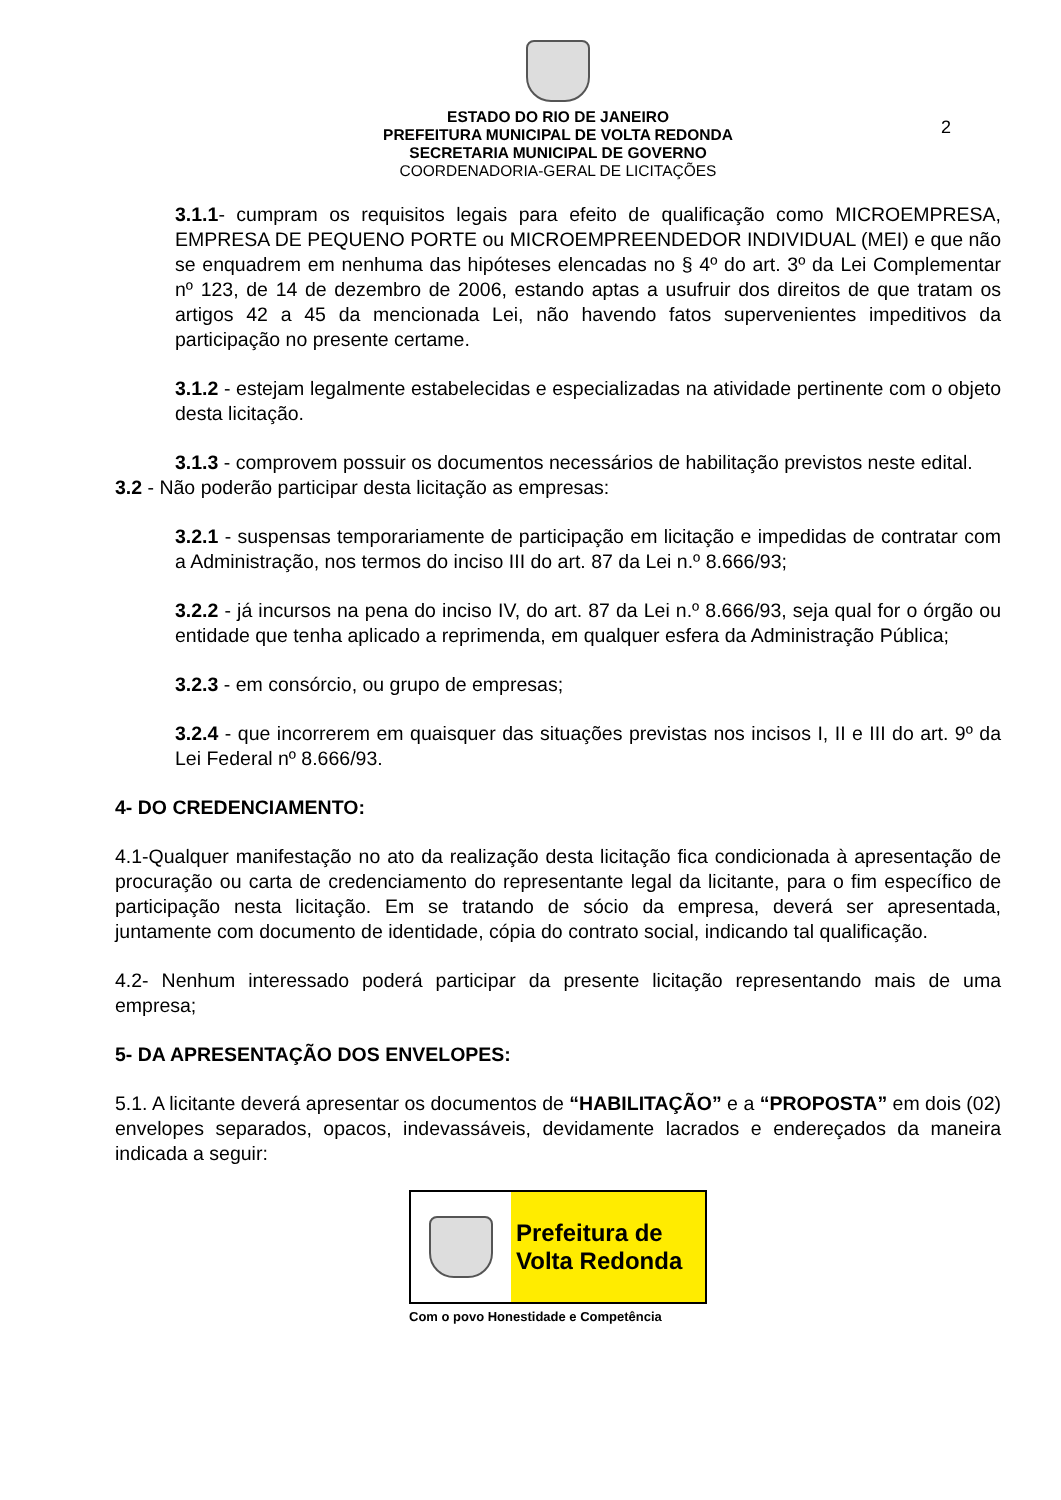ESTADO DO RIO DE JANEIRO
PREFEITURA MUNICIPAL DE VOLTA REDONDA
SECRETARIA MUNICIPAL DE GOVERNO
COORDENADORIA-GERAL DE LICITAÇÕES
2
3.1.1- cumpram os requisitos legais para efeito de qualificação como MICROEMPRESA, EMPRESA DE PEQUENO PORTE ou MICROEMPREENDEDOR INDIVIDUAL (MEI) e que não se enquadrem em nenhuma das hipóteses elencadas no § 4º do art. 3º da Lei Complementar nº 123, de 14 de dezembro de 2006, estando aptas a usufruir dos direitos de que tratam os artigos 42 a 45 da mencionada Lei, não havendo fatos supervenientes impeditivos da participação no presente certame.
3.1.2 - estejam legalmente estabelecidas e especializadas na atividade pertinente com o objeto desta licitação.
3.1.3 - comprovem possuir os documentos necessários de habilitação previstos neste edital.
3.2 - Não poderão participar desta licitação as empresas:
3.2.1 - suspensas temporariamente de participação em licitação e impedidas de contratar com a Administração, nos termos do inciso III do art. 87 da Lei n.º 8.666/93;
3.2.2 - já incursos na pena do inciso IV, do art. 87 da Lei n.º 8.666/93, seja qual for o órgão ou entidade que tenha aplicado a reprimenda, em qualquer esfera da Administração Pública;
3.2.3 - em consórcio, ou grupo de empresas;
3.2.4 - que incorrerem em quaisquer das situações previstas nos incisos I, II e III do art. 9º da Lei Federal nº 8.666/93.
4- DO CREDENCIAMENTO:
4.1-Qualquer manifestação no ato da realização desta licitação fica condicionada à apresentação de procuração ou carta de credenciamento do representante legal da licitante, para o fim específico de participação nesta licitação. Em se tratando de sócio da empresa, deverá ser apresentada, juntamente com documento de identidade, cópia do contrato social, indicando tal qualificação.
4.2- Nenhum interessado poderá participar da presente licitação representando mais de uma empresa;
5- DA APRESENTAÇÃO DOS ENVELOPES:
5.1. A licitante deverá apresentar os documentos de “HABILITAÇÃO” e a “PROPOSTA” em dois (02) envelopes separados, opacos, indevassáveis, devidamente lacrados e endereçados da maneira indicada a seguir:
Prefeitura de
Volta Redonda
Com o povo Honestidade e Competência